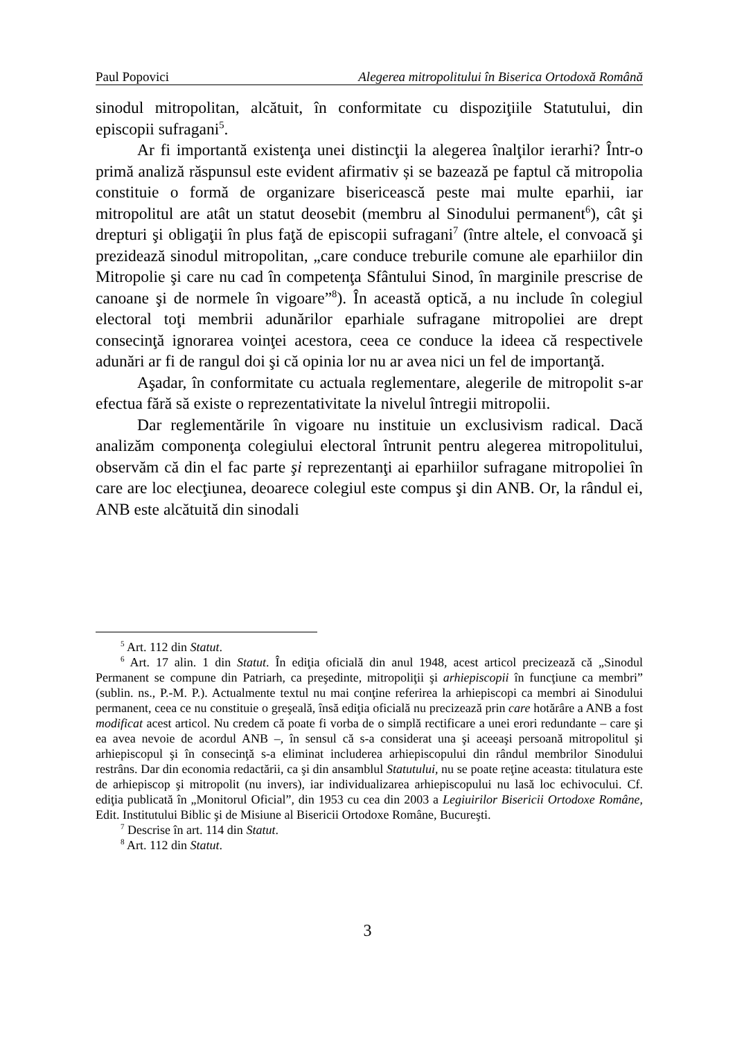Paul Popovici Alegerea mitropolitului în Biserica Ortodoxă Română
sinodul mitropolitan, alcătuit, în conformitate cu dispoziţiile Statutului, din episcopii sufragani<sup>5</sup>.
Ar fi importantă existenţa unei distincţii la alegerea înalţilor ierarhi? Într-o primă analiză răspunsul este evident afirmativ și se bazează pe faptul că mitropolia constituie o formă de organizare bisericească peste mai multe eparhii, iar mitropolitul are atât un statut deosebit (membru al Sinodului permanent<sup>6</sup>), cât şi drepturi şi obligaţii în plus faţă de episcopii sufragani<sup>7</sup> (între altele, el convoacă şi prezidează sinodul mitropolitan, „care conduce treburile comune ale eparhiilor din Mitropolie şi care nu cad în competenţa Sfântului Sinod, în marginile prescrise de canoane şi de normele în vigoare”<sup>8</sup>). În această optică, a nu include în colegiul electoral toţi membrii adunărilor eparhiale sufragane mitropoliei are drept consecinţă ignorarea voinţei acestora, ceea ce conduce la ideea că respectivele adunări ar fi de rangul doi şi că opinia lor nu ar avea nici un fel de importanţă.
Aşadar, în conformitate cu actuala reglementare, alegerile de mitropolit s-ar efectua fără să existe o reprezentativitate la nivelul întregii mitropolii.
Dar reglementările în vigoare nu instituie un exclusivism radical. Dacă analizăm componenţa colegiului electoral întrunit pentru alegerea mitropolitului, observăm că din el fac parte şi reprezentanţi ai eparhiilor sufragane mitropoliei în care are loc elecţiunea, deoarece colegiul este compus şi din ANB. Or, la rândul ei, ANB este alcătuită din sinodali
<sup>5</sup> Art. 112 din Statut.
<sup>6</sup> Art. 17 alin. 1 din Statut. În ediţia oficială din anul 1948, acest articol precizează că „Sinodul Permanent se compune din Patriarh, ca preşedinte, mitropoliţii şi arhiepiscopii în funcţiune ca membri” (sublin. ns., P.-M. P.). Actualmente textul nu mai conţine referirea la arhiepiscopi ca membri ai Sinodului permanent, ceea ce nu constituie o greşeală, însă ediţia oficială nu precizează prin care hotărâre a ANB a fost modificat acest articol. Nu credem că poate fi vorba de o simplă rectificare a unei erori redundante – care şi ea avea nevoie de acordul ANB –, în sensul că s-a considerat una şi aceeaşi persoană mitropolitul şi arhiepiscopul şi în consecinţă s-a eliminat includerea arhiepiscopului din rândul membrilor Sinodului restrâns. Dar din economia redactării, ca şi din ansamblul Statutului, nu se poate reţine aceasta: titulatura este de arhiepiscop şi mitropolit (nu invers), iar individualizarea arhiepiscopului nu lasă loc echivocului. Cf. ediţia publicată în „Monitorul Oficial”, din 1953 cu cea din 2003 a Legiuirilor Bisericii Ortodoxe Române, Edit. Institutului Biblic şi de Misiune al Bisericii Ortodoxe Române, Bucureşti.
<sup>7</sup> Descrise în art. 114 din Statut.
<sup>8</sup> Art. 112 din Statut.
3